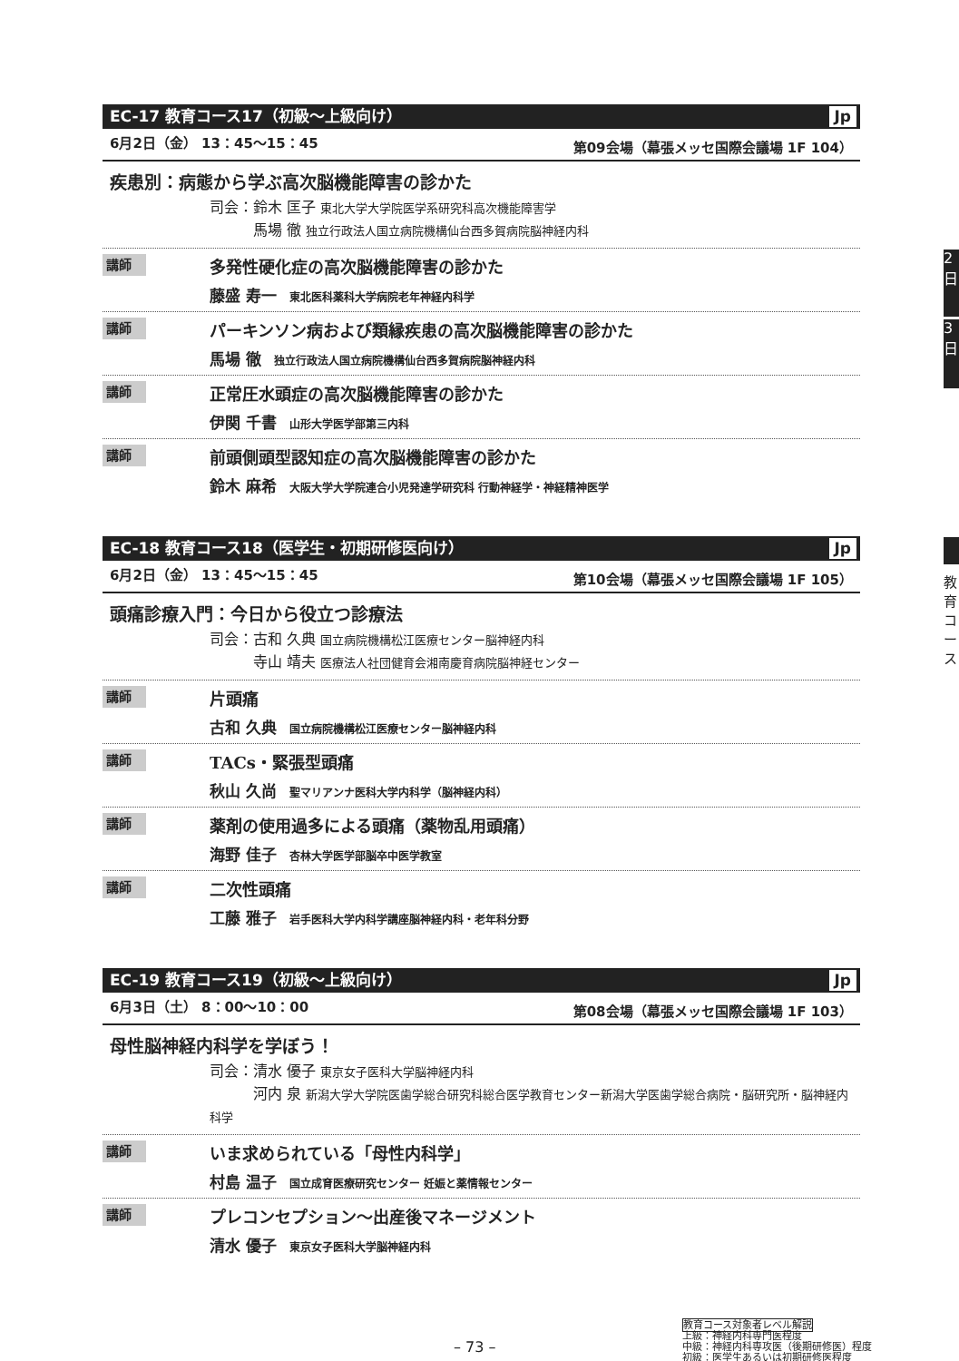2日
3日
教育コース
EC-17 教育コース17（初級〜上級向け） Jp
6月2日（金） 13：45〜15：45 第09会場（幕張メッセ国際会議場 1F 104）
疾患別：病態から学ぶ高次脳機能障害の診かた
司会：鈴木 匡子 東北大学大学院医学系研究科高次機能障害学
　　　馬場 徹 独立行政法人国立病院機構仙台西多賀病院脳神経内科
講師
多発性硬化症の高次脳機能障害の診かた
藤盛 寿一 東北医科薬科大学病院老年神経内科学
講師
パーキンソン病および類縁疾患の高次脳機能障害の診かた
馬場 徹 独立行政法人国立病院機構仙台西多賀病院脳神経内科
講師
正常圧水頭症の高次脳機能障害の診かた
伊関 千書 山形大学医学部第三内科
講師
前頭側頭型認知症の高次脳機能障害の診かた
鈴木 麻希 大阪大学大学院連合小児発達学研究科 行動神経学・神経精神医学
EC-18 教育コース18（医学生・初期研修医向け） Jp
6月2日（金） 13：45〜15：45 第10会場（幕張メッセ国際会議場 1F 105）
頭痛診療入門：今日から役立つ診療法
司会：古和 久典 国立病院機構松江医療センター脳神経内科
　　　寺山 靖夫 医療法人社団健育会湘南慶育病院脳神経センター
講師
片頭痛
古和 久典 国立病院機構松江医療センター脳神経内科
講師
TACs・緊張型頭痛
秋山 久尚 聖マリアンナ医科大学内科学（脳神経内科）
講師
薬剤の使用過多による頭痛（薬物乱用頭痛）
海野 佳子 杏林大学医学部脳卒中医学教室
講師
二次性頭痛
工藤 雅子 岩手医科大学内科学講座脳神経内科・老年科分野
EC-19 教育コース19（初級〜上級向け） Jp
6月3日（土） 8：00〜10：00 第08会場（幕張メッセ国際会議場 1F 103）
母性脳神経内科学を学ぼう！
司会：清水 優子 東京女子医科大学脳神経内科
　　　河内 泉 新潟大学大学院医歯学総合研究科総合医学教育センター新潟大学医歯学総合病院・脳研究所・脳神経内科学
講師
いま求められている「母性内科学」
村島 温子 国立成育医療研究センター 妊娠と薬情報センター
講師
プレコンセプション〜出産後マネージメント
清水 優子 東京女子医科大学脳神経内科
教育コース対象者レベル解説
上級：神経内科専門医程度
中級：神経内科専攻医（後期研修医）程度
初級：医学生あるいは初期研修医程度
– 73 –